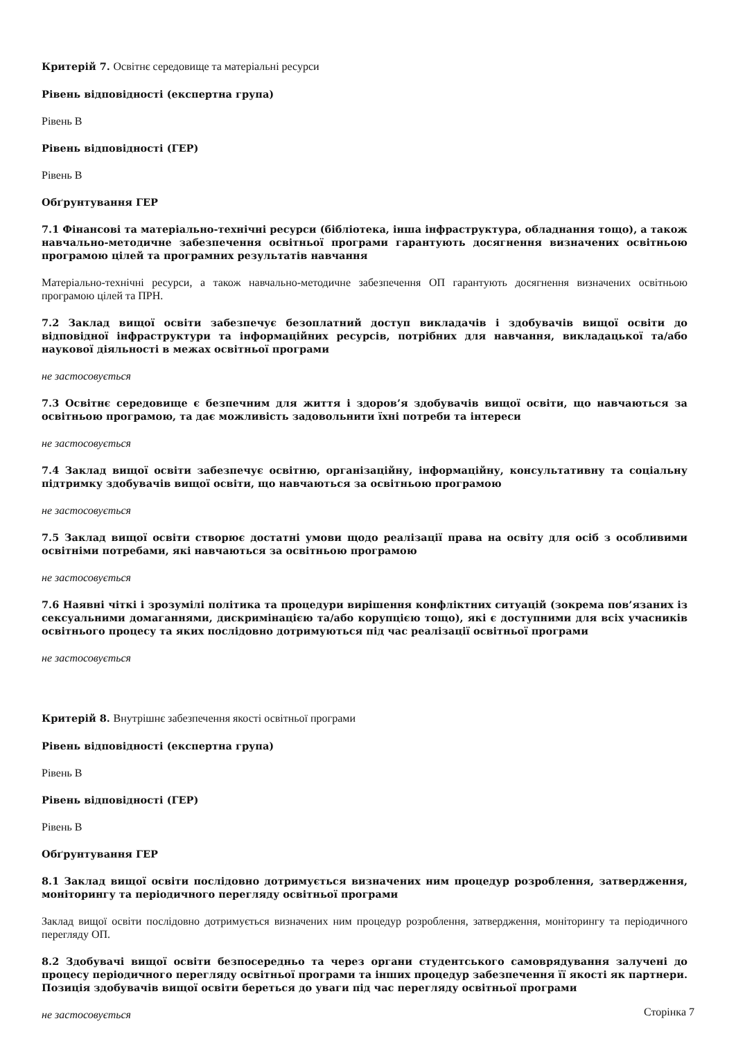Критерій 7. Освітнє середовище та матеріальні ресурси
Рівень відповідності (експертна група)
Рівень B
Рівень відповідності (ГЕР)
Рівень B
Обґрунтування ГЕР
7.1 Фінансові та матеріально-технічні ресурси (бібліотека, інша інфраструктура, обладнання тощо), а також навчально-методичне забезпечення освітньої програми гарантують досягнення визначених освітньою програмою цілей та програмних результатів навчання
Матеріально-технічні ресурси, а також навчально-методичне забезпечення ОП гарантують досягнення визначених освітньою програмою цілей та ПРН.
7.2 Заклад вищої освіти забезпечує безоплатний доступ викладачів і здобувачів вищої освіти до відповідної інфраструктури та інформаційних ресурсів, потрібних для навчання, викладацької та/або наукової діяльності в межах освітньої програми
не застосовується
7.3 Освітнє середовище є безпечним для життя і здоров’я здобувачів вищої освіти, що навчаються за освітньою програмою, та дає можливість задовольнити їхні потреби та інтереси
не застосовується
7.4 Заклад вищої освіти забезпечує освітню, організаційну, інформаційну, консультативну та соціальну підтримку здобувачів вищої освіти, що навчаються за освітньою програмою
не застосовується
7.5 Заклад вищої освіти створює достатні умови щодо реалізації права на освіту для осіб з особливими освітніми потребами, які навчаються за освітньою програмою
не застосовується
7.6 Наявні чіткі і зрозумілі політика та процедури вирішення конфліктних ситуацій (зокрема пов’язаних із сексуальними домаганнями, дискримінацією та/або корупцією тощо), які є доступними для всіх учасників освітнього процесу та яких послідовно дотримуються під час реалізації освітньої програми
не застосовується
Критерій 8. Внутрішнє забезпечення якості освітньої програми
Рівень відповідності (експертна група)
Рівень B
Рівень відповідності (ГЕР)
Рівень B
Обґрунтування ГЕР
8.1 Заклад вищої освіти послідовно дотримується визначених ним процедур розроблення, затвердження, моніторингу та періодичного перегляду освітньої програми
Заклад вищої освіти послідовно дотримується визначених ним процедур розроблення, затвердження, моніторингу та періодичного перегляду ОП.
8.2 Здобувачі вищої освіти безпосередньо та через органи студентського самоврядування залучені до процесу періодичного перегляду освітньої програми та інших процедур забезпечення її якості як партнери. Позиція здобувачів вищої освіти береться до уваги під час перегляду освітньої програми
не застосовується
Сторінка 7